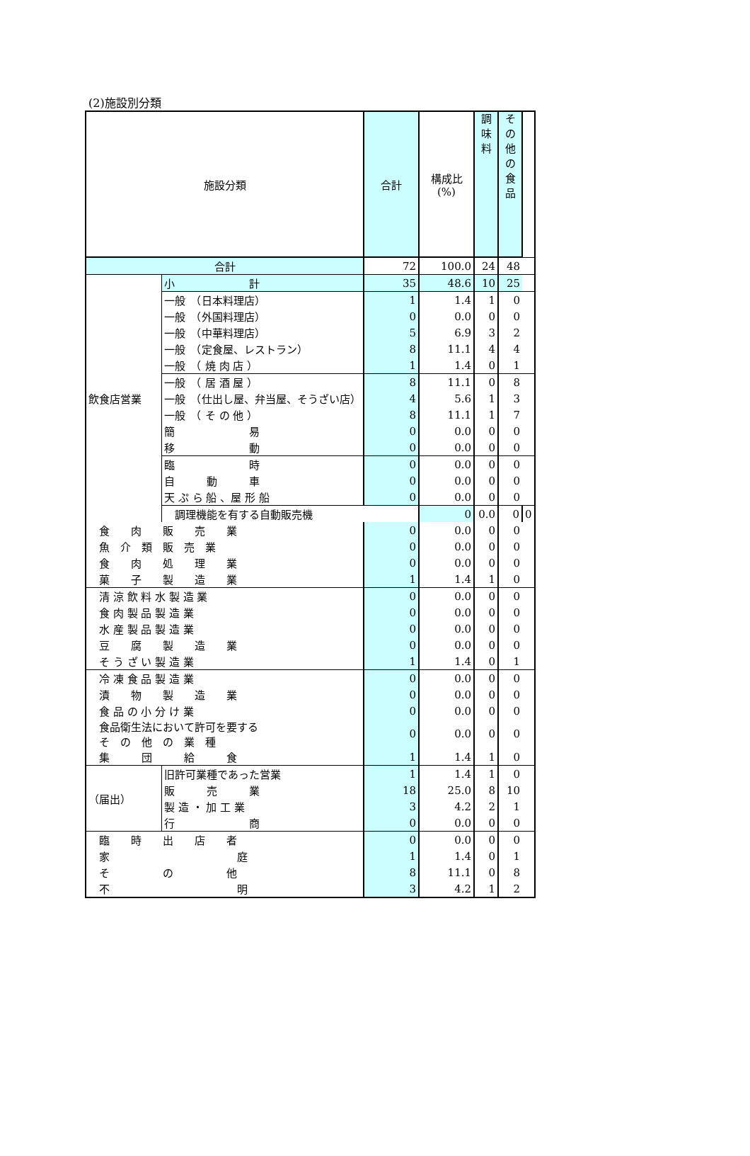(2)施設別分類
| 施設分類 | | 合計 | 構成比 (%) | 調 味 料 | そ の 他 の 食 品 | |
| --- | --- | --- | --- | --- | --- | --- |
| 合計 | | 72 | 100.0 | 24 | 48 | |
| 飲食店営業 | 小 計 | 35 | 48.6 | 10 | 25 | |
| | 一般 （日本料理店） | 1 | 1.4 | 1 | 0 | |
| | 一般 （外国料理店） | 0 | 0.0 | 0 | 0 | |
| | 一般 （中華料理店） | 5 | 6.9 | 3 | 2 | |
| | 一般 （定食屋、レストラン） | 8 | 11.1 | 4 | 4 | |
| | 一般 （ 焼 肉 店 ） | 1 | 1.4 | 0 | 1 | |
| | 一般 （ 居 酒 屋 ） | 8 | 11.1 | 0 | 8 | |
| | 一般 （仕出し屋、弁当屋、そうざい店） | 4 | 5.6 | 1 | 3 | |
| | 一般 （ そ の 他 ） | 8 | 11.1 | 1 | 7 | |
| | 簡 易 | 0 | 0.0 | 0 | 0 | |
| | 移 動 | 0 | 0.0 | 0 | 0 | |
| | 臨 時 | 0 | 0.0 | 0 | 0 | |
| | 自 動 車 | 0 | 0.0 | 0 | 0 | |
| | 天 ぷ ら 船 、屋 形 船 | 0 | 0.0 | 0 | 0 | |
| | 調理機能を有する自動販売機 | | 0 | 0.0 | 0 | 0 |
| 食 肉 販 売 業 | | 0 | 0.0 | 0 | 0 | |
| 魚 介 類 販 売 業 | | 0 | 0.0 | 0 | 0 | |
| 食 肉 処 理 業 | | 0 | 0.0 | 0 | 0 | |
| 菓 子 製 造 業 | | 1 | 1.4 | 1 | 0 | |
| 清 涼 飲 料 水 製 造 業 | | 0 | 0.0 | 0 | 0 | |
| 食 肉 製 品 製 造 業 | | 0 | 0.0 | 0 | 0 | |
| 水 産 製 品 製 造 業 | | 0 | 0.0 | 0 | 0 | |
| 豆 腐 製 造 業 | | 0 | 0.0 | 0 | 0 | |
| そ う ざ い 製 造 業 | | 1 | 1.4 | 0 | 1 | |
| 冷 凍 食 品 製 造 業 | | 0 | 0.0 | 0 | 0 | |
| 漬 物 製 造 業 | | 0 | 0.0 | 0 | 0 | |
| 食 品 の 小 分 け 業 | | 0 | 0.0 | 0 | 0 | |
| 食品衛生法において許可を要する そ の 他 の 業 種 | | 0 | 0.0 | 0 | 0 | |
| 集 団 給 食 | | 1 | 1.4 | 1 | 0 | |
| （届出） | 旧許可業種であった営業 | 1 | 1.4 | 1 | 0 | |
| | 販 売 業 | 18 | 25.0 | 8 | 10 | |
| | 製 造 ・ 加 工 業 | 3 | 4.2 | 2 | 1 | |
| | 行 商 | 0 | 0.0 | 0 | 0 | |
| 臨 時 出 店 者 | | 0 | 0.0 | 0 | 0 | |
| 家 庭 | | 1 | 1.4 | 0 | 1 | |
| そ の 他 | | 8 | 11.1 | 0 | 8 | |
| 不 明 | | 3 | 4.2 | 1 | 2 | |